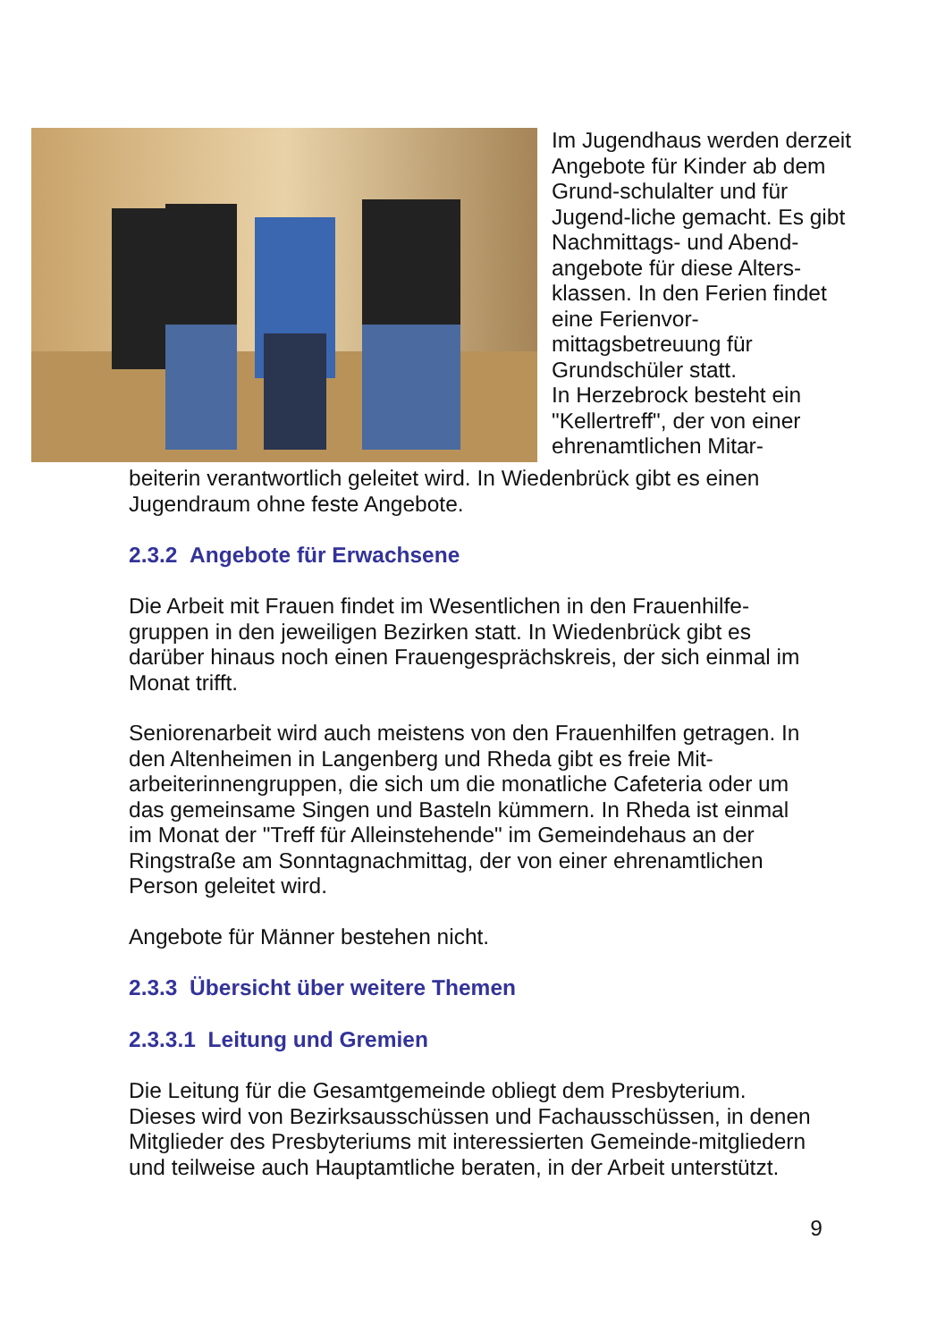Im Jugendhaus werden derzeit Angebote für Kinder ab dem Grund-schulalter und für Jugend-liche gemacht. Es gibt Nachmittags- und Abend-angebote für diese Alters-klassen. In den Ferien findet eine Ferienvor-mittagsbetreuung für Grundschüler statt.
In Herzebrock besteht ein "Kellertreff", der von einer ehrenamtlichen Mitar-
beiterin verantwortlich geleitet wird. In Wiedenbrück gibt es einen Jugendraum ohne feste Angebote.
2.3.2 Angebote für Erwachsene
Die Arbeit mit Frauen findet im Wesentlichen in den Frauenhilfe-gruppen in den jeweiligen Bezirken statt. In Wiedenbrück gibt es darüber hinaus noch einen Frauengesprächskreis, der sich einmal im Monat trifft.
Seniorenarbeit wird auch meistens von den Frauenhilfen getragen. In den Altenheimen in Langenberg und Rheda gibt es freie Mit-arbeiterinnengruppen, die sich um die monatliche Cafeteria oder um das gemeinsame Singen und Basteln kümmern. In Rheda ist einmal im Monat der "Treff für Alleinstehende" im Gemeindehaus an der Ringstraße am Sonntagnachmittag, der von einer ehrenamtlichen Person geleitet wird.
Angebote für Männer bestehen nicht.
2.3.3 Übersicht über weitere Themen
2.3.3.1 Leitung und Gremien
Die Leitung für die Gesamtgemeinde obliegt dem Presbyterium. Dieses wird von Bezirksausschüssen und Fachausschüssen, in denen Mitglieder des Presbyteriums mit interessierten Gemeinde-mitgliedern und teilweise auch Hauptamtliche beraten, in der Arbeit unterstützt.
9